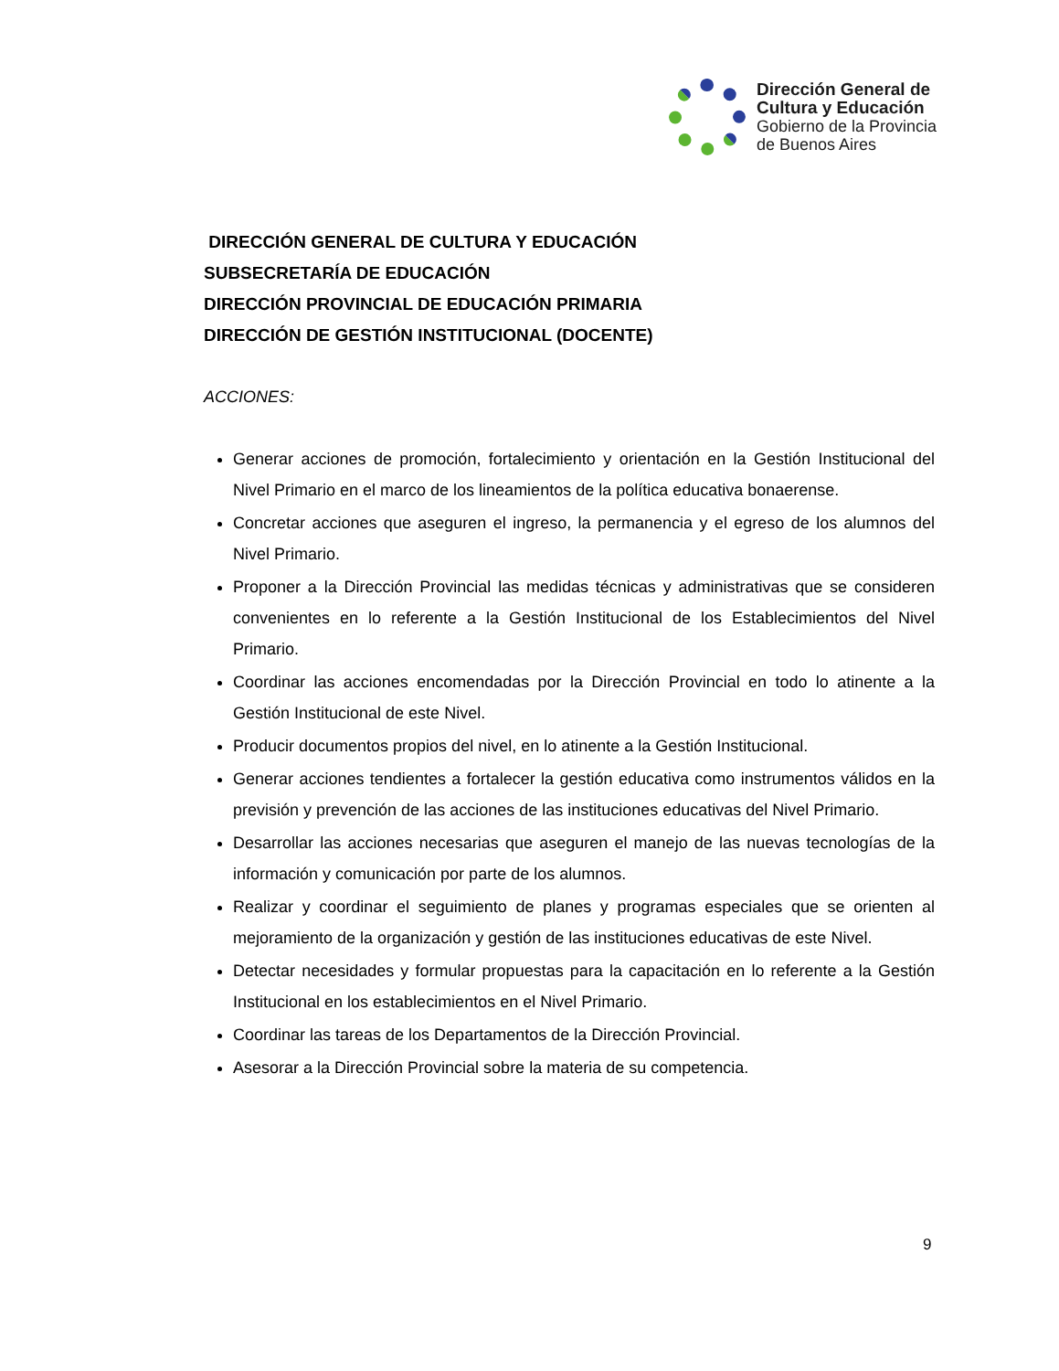Dirección General de
Cultura y Educación
Gobierno de la Provincia
de Buenos Aires
DIRECCIÓN GENERAL DE CULTURA Y EDUCACIÓN
SUBSECRETARÍA DE EDUCACIÓN
DIRECCIÓN PROVINCIAL DE EDUCACIÓN PRIMARIA
DIRECCIÓN DE GESTIÓN INSTITUCIONAL (DOCENTE)
ACCIONES:
Generar acciones de promoción, fortalecimiento y orientación en la Gestión Institucional del Nivel Primario en el marco de los lineamientos de la política educativa bonaerense.
Concretar acciones que aseguren el ingreso, la permanencia y el egreso de los alumnos del Nivel Primario.
Proponer a la Dirección Provincial las medidas técnicas y administrativas que se consideren convenientes en lo referente a la Gestión Institucional de los Establecimientos del Nivel Primario.
Coordinar las acciones encomendadas por la Dirección Provincial en todo lo atinente a la Gestión Institucional de este Nivel.
Producir documentos propios del nivel, en lo atinente a la Gestión Institucional.
Generar acciones tendientes a fortalecer la gestión educativa como instrumentos válidos en la previsión y prevención de las acciones de las instituciones educativas del Nivel Primario.
Desarrollar las acciones necesarias que aseguren el manejo de las nuevas tecnologías de la información y comunicación por parte de los alumnos.
Realizar y coordinar el seguimiento de planes y programas especiales que se orienten al mejoramiento de la organización y gestión de las instituciones educativas de este Nivel.
Detectar necesidades y formular propuestas para la capacitación en lo referente a la Gestión Institucional en los establecimientos en el Nivel Primario.
Coordinar las tareas de los Departamentos de la Dirección Provincial.
Asesorar a la Dirección Provincial sobre la materia de su competencia.
9